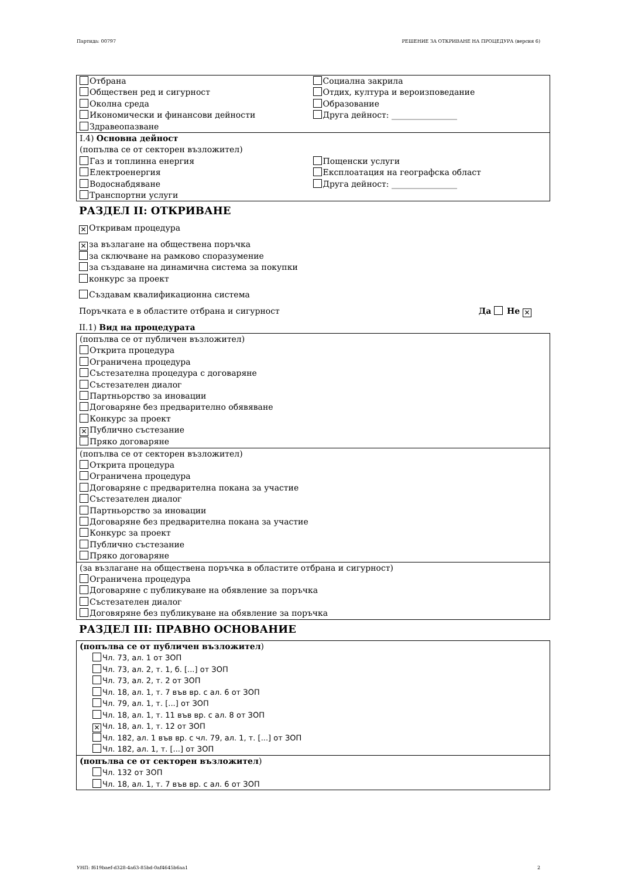Партида: 00797 РЕШЕНИЕ ЗА ОТКРИВАНЕ НА ПРОЦЕДУРА (версия 6)
Отбрана
Обществен ред и сигурност
Околна среда
Икономически и финансови дейности
Здравеопазване
Социална закрила
Отдих, култура и вероизповедание
Образование
Друга дейност: ________________
I.4) Основна дейност
(попълва се от секторен възложител)
Газ и топлинна енергия
Електроенергия
Водоснабдяване
Транспортни услуги
Пощенски услуги
Експлоатация на географска област
Друга дейност: ________________
РАЗДЕЛ II: ОТКРИВАНЕ
✕ Откривам процедура
✕ за възлагане на обществена поръчка
за сключване на рамково споразумение
за създаване на динамична система за покупки
конкурс за проект
Създавам квалификационна система
Поръчката е в областите отбрана и сигурност Да Не ✕
II.1) Вид на процедурата
(попълва се от публичен възложител)
Открита процедура
Ограничена процедура
Състезателна процедура с договаряне
Състезателен диалог
Партньорство за иновации
Договаряне без предварително обявяване
Конкурс за проект
✕ Публично състезание
Пряко договаряне
(попълва се от секторен възложител)
Открита процедура
Ограничена процедура
Договаряне с предварителна покана за участие
Състезателен диалог
Партньорство за иновации
Договаряне без предварителна покана за участие
Конкурс за проект
Публично състезание
Пряко договаряне
(за възлагане на обществена поръчка в областите отбрана и сигурност)
Ограничена процедура
Договаряне с публикуване на обявление за поръчка
Състезателен диалог
Договяряне без публикуване на обявление за поръчка
РАЗДЕЛ III: ПРАВНО ОСНОВАНИЕ
(попълва се от публичен възложител)
Чл. 73, ал. 1 от ЗОП
Чл. 73, ал. 2, т. 1, б. [...] от ЗОП
Чл. 73, ал. 2, т. 2 от ЗОП
Чл. 18, ал. 1, т. 7 във вр. с ал. 6 от ЗОП
Чл. 79, ал. 1, т. [...] от ЗОП
Чл. 18, ал. 1, т. 11 във вр. с ал. 8 от ЗОП
✕ Чл. 18, ал. 1, т. 12 от ЗОП
Чл. 182, ал. 1 във вр. с чл. 79, ал. 1, т. [...] от ЗОП
Чл. 182, ал. 1, т. [...] от ЗОП
(попълва се от секторен възложител)
Чл. 132 от ЗОП
Чл. 18, ал. 1, т. 7 във вр. с ал. 6 от ЗОП
УНП: f619baef-d328-4a63-85bd-0af4645b6aa1 2